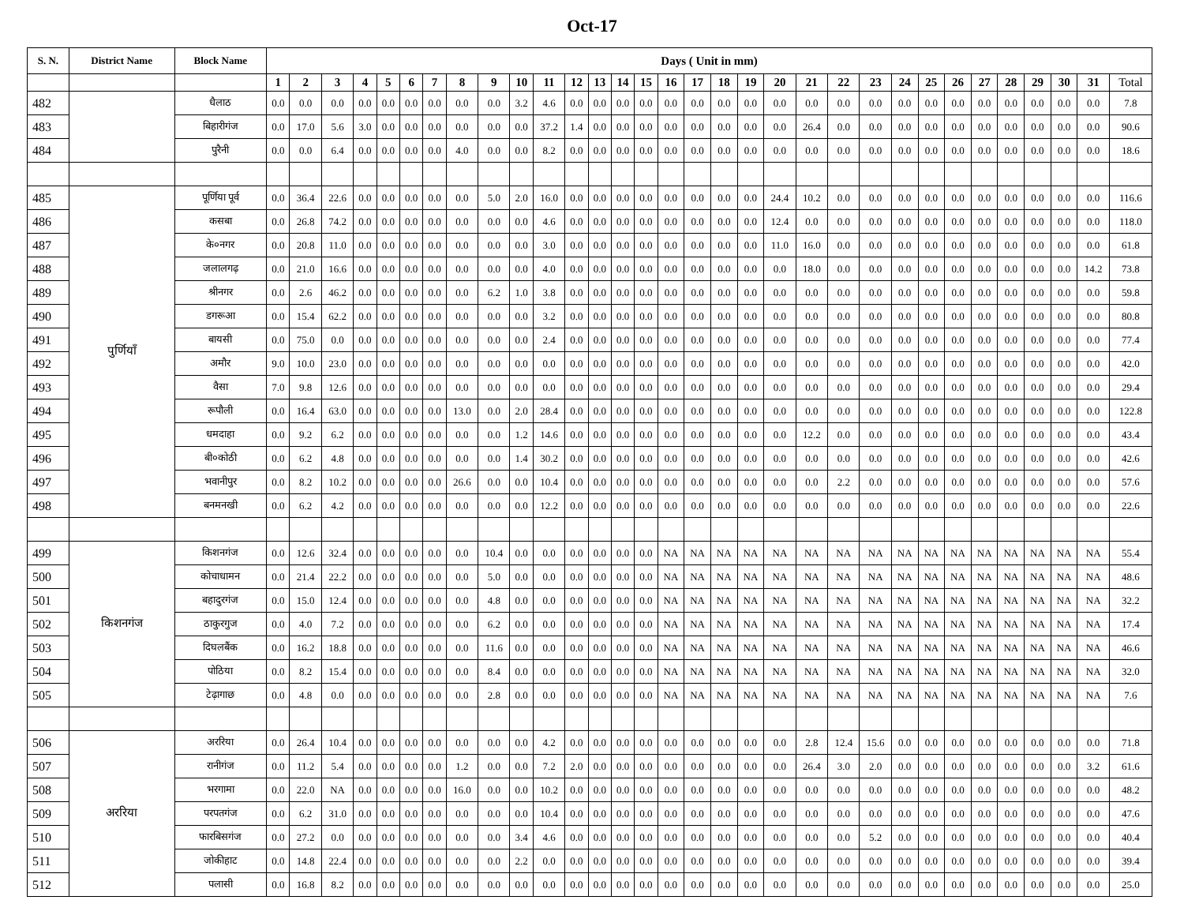Oct-17
| S. N. | District Name | Block Name | Days ( Unit in mm) | | | | | | | | | | | | | | | | | | | | | | | | | | | | | | | |
| --- | --- | --- | --- | --- | --- | --- | --- | --- | --- | --- | --- | --- | --- | --- | --- | --- | --- | --- | --- | --- | --- | --- | --- | --- | --- | --- | --- | --- | --- | --- | --- | --- | --- | --- |
| | | | 1 | 2 | 3 | 4 | 5 | 6 | 7 | 8 | 9 | 10 | 11 | 12 | 13 | 14 | 15 | 16 | 17 | 18 | 19 | 20 | 21 | 22 | 23 | 24 | 25 | 26 | 27 | 28 | 29 | 30 | 31 | Total |
| 482 | | धैलाठ | 0.0 | 0.0 | 0.0 | 0.0 | 0.0 | 0.0 | 0.0 | 0.0 | 0.0 | 3.2 | 4.6 | 0.0 | 0.0 | 0.0 | 0.0 | 0.0 | 0.0 | 0.0 | 0.0 | 0.0 | 0.0 | 0.0 | 0.0 | 0.0 | 0.0 | 0.0 | 0.0 | 0.0 | 0.0 | 0.0 | 0.0 | 7.8 |
| 483 | | बिहारीगंज | 0.0 | 17.0 | 5.6 | 3.0 | 0.0 | 0.0 | 0.0 | 0.0 | 0.0 | 0.0 | 37.2 | 1.4 | 0.0 | 0.0 | 0.0 | 0.0 | 0.0 | 0.0 | 0.0 | 0.0 | 26.4 | 0.0 | 0.0 | 0.0 | 0.0 | 0.0 | 0.0 | 0.0 | 0.0 | 0.0 | 0.0 | 90.6 |
| 484 | | पुरैनी | 0.0 | 0.0 | 6.4 | 0.0 | 0.0 | 0.0 | 0.0 | 4.0 | 0.0 | 0.0 | 8.2 | 0.0 | 0.0 | 0.0 | 0.0 | 0.0 | 0.0 | 0.0 | 0.0 | 0.0 | 0.0 | 0.0 | 0.0 | 0.0 | 0.0 | 0.0 | 0.0 | 0.0 | 0.0 | 0.0 | 0.0 | 18.6 |
| 485 | पुर्णियाँ | पूर्णिया पूर्व | 0.0 | 36.4 | 22.6 | 0.0 | 0.0 | 0.0 | 0.0 | 0.0 | 5.0 | 2.0 | 16.0 | 0.0 | 0.0 | 0.0 | 0.0 | 0.0 | 0.0 | 0.0 | 0.0 | 24.4 | 10.2 | 0.0 | 0.0 | 0.0 | 0.0 | 0.0 | 0.0 | 0.0 | 0.0 | 0.0 | 0.0 | 116.6 |
| 486 | | कसबा | 0.0 | 26.8 | 74.2 | 0.0 | 0.0 | 0.0 | 0.0 | 0.0 | 0.0 | 0.0 | 4.6 | 0.0 | 0.0 | 0.0 | 0.0 | 0.0 | 0.0 | 0.0 | 0.0 | 12.4 | 0.0 | 0.0 | 0.0 | 0.0 | 0.0 | 0.0 | 0.0 | 0.0 | 0.0 | 0.0 | 0.0 | 118.0 |
| 487 | | के०नगर | 0.0 | 20.8 | 11.0 | 0.0 | 0.0 | 0.0 | 0.0 | 0.0 | 0.0 | 0.0 | 3.0 | 0.0 | 0.0 | 0.0 | 0.0 | 0.0 | 0.0 | 0.0 | 0.0 | 11.0 | 16.0 | 0.0 | 0.0 | 0.0 | 0.0 | 0.0 | 0.0 | 0.0 | 0.0 | 0.0 | 0.0 | 61.8 |
| 488 | | जलालगढ़ | 0.0 | 21.0 | 16.6 | 0.0 | 0.0 | 0.0 | 0.0 | 0.0 | 0.0 | 0.0 | 4.0 | 0.0 | 0.0 | 0.0 | 0.0 | 0.0 | 0.0 | 0.0 | 0.0 | 0.0 | 18.0 | 0.0 | 0.0 | 0.0 | 0.0 | 0.0 | 0.0 | 0.0 | 0.0 | 0.0 | 14.2 | 73.8 |
| 489 | | श्रीनगर | 0.0 | 2.6 | 46.2 | 0.0 | 0.0 | 0.0 | 0.0 | 0.0 | 6.2 | 1.0 | 3.8 | 0.0 | 0.0 | 0.0 | 0.0 | 0.0 | 0.0 | 0.0 | 0.0 | 0.0 | 0.0 | 0.0 | 0.0 | 0.0 | 0.0 | 0.0 | 0.0 | 0.0 | 0.0 | 0.0 | 0.0 | 59.8 |
| 490 | | डगरूआ | 0.0 | 15.4 | 62.2 | 0.0 | 0.0 | 0.0 | 0.0 | 0.0 | 0.0 | 0.0 | 3.2 | 0.0 | 0.0 | 0.0 | 0.0 | 0.0 | 0.0 | 0.0 | 0.0 | 0.0 | 0.0 | 0.0 | 0.0 | 0.0 | 0.0 | 0.0 | 0.0 | 0.0 | 0.0 | 0.0 | 0.0 | 80.8 |
| 491 | | बायसी | 0.0 | 75.0 | 0.0 | 0.0 | 0.0 | 0.0 | 0.0 | 0.0 | 0.0 | 0.0 | 2.4 | 0.0 | 0.0 | 0.0 | 0.0 | 0.0 | 0.0 | 0.0 | 0.0 | 0.0 | 0.0 | 0.0 | 0.0 | 0.0 | 0.0 | 0.0 | 0.0 | 0.0 | 0.0 | 0.0 | 0.0 | 77.4 |
| 492 | | अमौर | 9.0 | 10.0 | 23.0 | 0.0 | 0.0 | 0.0 | 0.0 | 0.0 | 0.0 | 0.0 | 0.0 | 0.0 | 0.0 | 0.0 | 0.0 | 0.0 | 0.0 | 0.0 | 0.0 | 0.0 | 0.0 | 0.0 | 0.0 | 0.0 | 0.0 | 0.0 | 0.0 | 0.0 | 0.0 | 0.0 | 0.0 | 42.0 |
| 493 | | वैसा | 7.0 | 9.8 | 12.6 | 0.0 | 0.0 | 0.0 | 0.0 | 0.0 | 0.0 | 0.0 | 0.0 | 0.0 | 0.0 | 0.0 | 0.0 | 0.0 | 0.0 | 0.0 | 0.0 | 0.0 | 0.0 | 0.0 | 0.0 | 0.0 | 0.0 | 0.0 | 0.0 | 0.0 | 0.0 | 0.0 | 0.0 | 29.4 |
| 494 | | रूपौली | 0.0 | 16.4 | 63.0 | 0.0 | 0.0 | 0.0 | 0.0 | 13.0 | 0.0 | 2.0 | 28.4 | 0.0 | 0.0 | 0.0 | 0.0 | 0.0 | 0.0 | 0.0 | 0.0 | 0.0 | 0.0 | 0.0 | 0.0 | 0.0 | 0.0 | 0.0 | 0.0 | 0.0 | 0.0 | 0.0 | 0.0 | 122.8 |
| 495 | | धमदाहा | 0.0 | 9.2 | 6.2 | 0.0 | 0.0 | 0.0 | 0.0 | 0.0 | 0.0 | 1.2 | 14.6 | 0.0 | 0.0 | 0.0 | 0.0 | 0.0 | 0.0 | 0.0 | 0.0 | 0.0 | 12.2 | 0.0 | 0.0 | 0.0 | 0.0 | 0.0 | 0.0 | 0.0 | 0.0 | 0.0 | 0.0 | 43.4 |
| 496 | | बी०कोठी | 0.0 | 6.2 | 4.8 | 0.0 | 0.0 | 0.0 | 0.0 | 0.0 | 0.0 | 1.4 | 30.2 | 0.0 | 0.0 | 0.0 | 0.0 | 0.0 | 0.0 | 0.0 | 0.0 | 0.0 | 0.0 | 0.0 | 0.0 | 0.0 | 0.0 | 0.0 | 0.0 | 0.0 | 0.0 | 0.0 | 0.0 | 42.6 |
| 497 | | भवानीपुर | 0.0 | 8.2 | 10.2 | 0.0 | 0.0 | 0.0 | 0.0 | 26.6 | 0.0 | 0.0 | 10.4 | 0.0 | 0.0 | 0.0 | 0.0 | 0.0 | 0.0 | 0.0 | 0.0 | 0.0 | 0.0 | 2.2 | 0.0 | 0.0 | 0.0 | 0.0 | 0.0 | 0.0 | 0.0 | 0.0 | 0.0 | 57.6 |
| 498 | | बनमनखी | 0.0 | 6.2 | 4.2 | 0.0 | 0.0 | 0.0 | 0.0 | 0.0 | 0.0 | 0.0 | 12.2 | 0.0 | 0.0 | 0.0 | 0.0 | 0.0 | 0.0 | 0.0 | 0.0 | 0.0 | 0.0 | 0.0 | 0.0 | 0.0 | 0.0 | 0.0 | 0.0 | 0.0 | 0.0 | 0.0 | 0.0 | 22.6 |
| 499 | किशनगंज | किशनगंज | 0.0 | 12.6 | 32.4 | 0.0 | 0.0 | 0.0 | 0.0 | 0.0 | 10.4 | 0.0 | 0.0 | 0.0 | 0.0 | 0.0 | 0.0 | NA | NA | NA | NA | NA | NA | NA | NA | NA | NA | NA | NA | NA | NA | NA | NA | 55.4 |
| 500 | | कोचाधामन | 0.0 | 21.4 | 22.2 | 0.0 | 0.0 | 0.0 | 0.0 | 0.0 | 5.0 | 0.0 | 0.0 | 0.0 | 0.0 | 0.0 | 0.0 | NA | NA | NA | NA | NA | NA | NA | NA | NA | NA | NA | NA | NA | NA | NA | NA | 48.6 |
| 501 | | बहादुरगंज | 0.0 | 15.0 | 12.4 | 0.0 | 0.0 | 0.0 | 0.0 | 0.0 | 4.8 | 0.0 | 0.0 | 0.0 | 0.0 | 0.0 | 0.0 | NA | NA | NA | NA | NA | NA | NA | NA | NA | NA | NA | NA | NA | NA | NA | NA | 32.2 |
| 502 | | ठाकुरगुज | 0.0 | 4.0 | 7.2 | 0.0 | 0.0 | 0.0 | 0.0 | 0.0 | 6.2 | 0.0 | 0.0 | 0.0 | 0.0 | 0.0 | 0.0 | NA | NA | NA | NA | NA | NA | NA | NA | NA | NA | NA | NA | NA | NA | NA | NA | 17.4 |
| 503 | | दिघलबैंक | 0.0 | 16.2 | 18.8 | 0.0 | 0.0 | 0.0 | 0.0 | 0.0 | 11.6 | 0.0 | 0.0 | 0.0 | 0.0 | 0.0 | 0.0 | NA | NA | NA | NA | NA | NA | NA | NA | NA | NA | NA | NA | NA | NA | NA | NA | 46.6 |
| 504 | | पोठिया | 0.0 | 8.2 | 15.4 | 0.0 | 0.0 | 0.0 | 0.0 | 0.0 | 8.4 | 0.0 | 0.0 | 0.0 | 0.0 | 0.0 | 0.0 | NA | NA | NA | NA | NA | NA | NA | NA | NA | NA | NA | NA | NA | NA | NA | NA | 32.0 |
| 505 | | टेढ़ागाछ | 0.0 | 4.8 | 0.0 | 0.0 | 0.0 | 0.0 | 0.0 | 0.0 | 2.8 | 0.0 | 0.0 | 0.0 | 0.0 | 0.0 | 0.0 | NA | NA | NA | NA | NA | NA | NA | NA | NA | NA | NA | NA | NA | NA | NA | NA | 7.6 |
| 506 | अररिया | अररिया | 0.0 | 26.4 | 10.4 | 0.0 | 0.0 | 0.0 | 0.0 | 0.0 | 0.0 | 0.0 | 4.2 | 0.0 | 0.0 | 0.0 | 0.0 | 0.0 | 0.0 | 0.0 | 0.0 | 0.0 | 2.8 | 12.4 | 15.6 | 0.0 | 0.0 | 0.0 | 0.0 | 0.0 | 0.0 | 0.0 | 0.0 | 71.8 |
| 507 | | रानीगंज | 0.0 | 11.2 | 5.4 | 0.0 | 0.0 | 0.0 | 0.0 | 1.2 | 0.0 | 0.0 | 7.2 | 2.0 | 0.0 | 0.0 | 0.0 | 0.0 | 0.0 | 0.0 | 0.0 | 0.0 | 26.4 | 3.0 | 2.0 | 0.0 | 0.0 | 0.0 | 0.0 | 0.0 | 0.0 | 0.0 | 3.2 | 61.6 |
| 508 | | भरगामा | 0.0 | 22.0 | NA | 0.0 | 0.0 | 0.0 | 0.0 | 16.0 | 0.0 | 0.0 | 10.2 | 0.0 | 0.0 | 0.0 | 0.0 | 0.0 | 0.0 | 0.0 | 0.0 | 0.0 | 0.0 | 0.0 | 0.0 | 0.0 | 0.0 | 0.0 | 0.0 | 0.0 | 0.0 | 0.0 | 0.0 | 48.2 |
| 509 | | परपतगंज | 0.0 | 6.2 | 31.0 | 0.0 | 0.0 | 0.0 | 0.0 | 0.0 | 0.0 | 0.0 | 10.4 | 0.0 | 0.0 | 0.0 | 0.0 | 0.0 | 0.0 | 0.0 | 0.0 | 0.0 | 0.0 | 0.0 | 0.0 | 0.0 | 0.0 | 0.0 | 0.0 | 0.0 | 0.0 | 0.0 | 0.0 | 47.6 |
| 510 | | फारबिसगंज | 0.0 | 27.2 | 0.0 | 0.0 | 0.0 | 0.0 | 0.0 | 0.0 | 0.0 | 3.4 | 4.6 | 0.0 | 0.0 | 0.0 | 0.0 | 0.0 | 0.0 | 0.0 | 0.0 | 0.0 | 0.0 | 0.0 | 5.2 | 0.0 | 0.0 | 0.0 | 0.0 | 0.0 | 0.0 | 0.0 | 0.0 | 40.4 |
| 511 | | जोकीहाट | 0.0 | 14.8 | 22.4 | 0.0 | 0.0 | 0.0 | 0.0 | 0.0 | 0.0 | 2.2 | 0.0 | 0.0 | 0.0 | 0.0 | 0.0 | 0.0 | 0.0 | 0.0 | 0.0 | 0.0 | 0.0 | 0.0 | 0.0 | 0.0 | 0.0 | 0.0 | 0.0 | 0.0 | 0.0 | 0.0 | 0.0 | 39.4 |
| 512 | | पलासी | 0.0 | 16.8 | 8.2 | 0.0 | 0.0 | 0.0 | 0.0 | 0.0 | 0.0 | 0.0 | 0.0 | 0.0 | 0.0 | 0.0 | 0.0 | 0.0 | 0.0 | 0.0 | 0.0 | 0.0 | 0.0 | 0.0 | 0.0 | 0.0 | 0.0 | 0.0 | 0.0 | 0.0 | 0.0 | 0.0 | 0.0 | 25.0 |